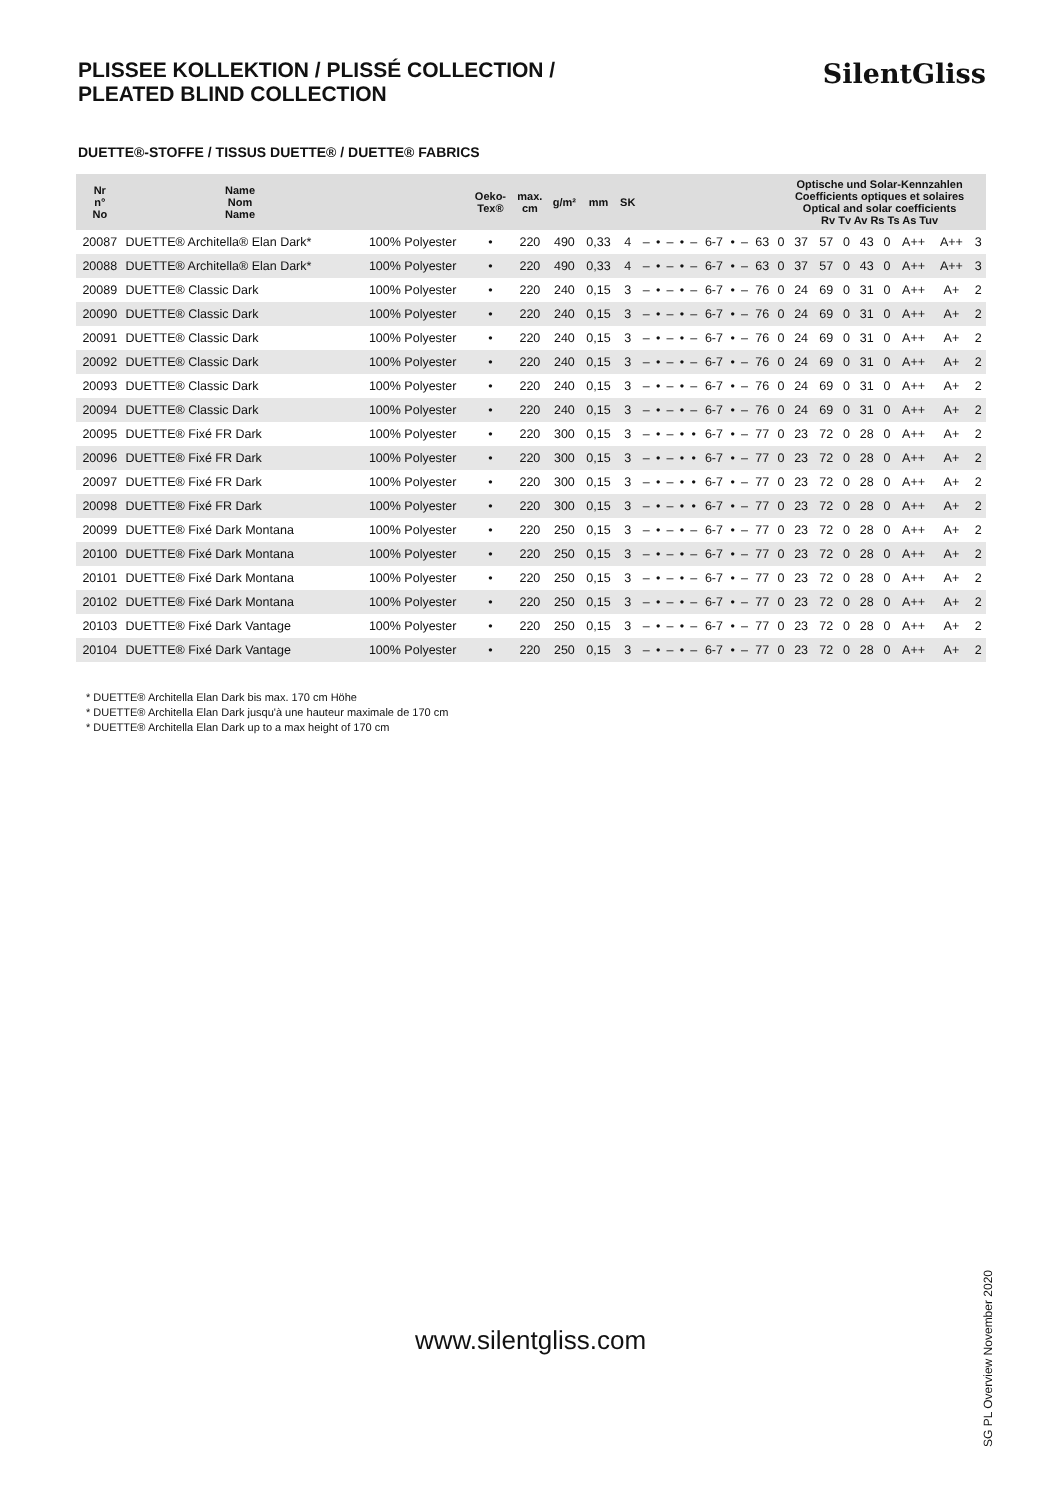PLISSEE KOLLEKTION / PLISSÉ COLLECTION /
PLEATED BLIND COLLECTION
SilentGliss
DUETTE®-STOFFE / TISSUS DUETTE® / DUETTE® FABRICS
| Nr n° No | Name Nom Name | | Oeko- Tex® | max. cm | g/m² | mm | SK | | | | | | | | | | Optische und Solar-Kennzahlen Coefficients optiques et solaires Optical and solar coefficients Rv Tv Av Rs Ts As Tuv | | | | | | | | |
| --- | --- | --- | --- | --- | --- | --- | --- | --- | --- | --- | --- | --- | --- | --- | --- | --- | --- | --- | --- | --- | --- | --- | --- | --- | --- |
| 20087 | DUETTE® Architella® Elan Dark* | 100% Polyester | • | 220 | 490 | 0,33 | 4 | – | • | – | • | – | 6-7 | • | – | 63 | 0 | 37 | 57 | 0 | 43 | 0 | A++ | A++ | 3 |
| 20088 | DUETTE® Architella® Elan Dark* | 100% Polyester | • | 220 | 490 | 0,33 | 4 | – | • | – | • | – | 6-7 | • | – | 63 | 0 | 37 | 57 | 0 | 43 | 0 | A++ | A++ | 3 |
| 20089 | DUETTE® Classic Dark | 100% Polyester | • | 220 | 240 | 0,15 | 3 | – | • | – | • | – | 6-7 | • | – | 76 | 0 | 24 | 69 | 0 | 31 | 0 | A++ | A+ | 2 |
| 20090 | DUETTE® Classic Dark | 100% Polyester | • | 220 | 240 | 0,15 | 3 | – | • | – | • | – | 6-7 | • | – | 76 | 0 | 24 | 69 | 0 | 31 | 0 | A++ | A+ | 2 |
| 20091 | DUETTE® Classic Dark | 100% Polyester | • | 220 | 240 | 0,15 | 3 | – | • | – | • | – | 6-7 | • | – | 76 | 0 | 24 | 69 | 0 | 31 | 0 | A++ | A+ | 2 |
| 20092 | DUETTE® Classic Dark | 100% Polyester | • | 220 | 240 | 0,15 | 3 | – | • | – | • | – | 6-7 | • | – | 76 | 0 | 24 | 69 | 0 | 31 | 0 | A++ | A+ | 2 |
| 20093 | DUETTE® Classic Dark | 100% Polyester | • | 220 | 240 | 0,15 | 3 | – | • | – | • | – | 6-7 | • | – | 76 | 0 | 24 | 69 | 0 | 31 | 0 | A++ | A+ | 2 |
| 20094 | DUETTE® Classic Dark | 100% Polyester | • | 220 | 240 | 0,15 | 3 | – | • | – | • | – | 6-7 | • | – | 76 | 0 | 24 | 69 | 0 | 31 | 0 | A++ | A+ | 2 |
| 20095 | DUETTE® Fixé FR Dark | 100% Polyester | • | 220 | 300 | 0,15 | 3 | – | • | – | • | • | 6-7 | • | – | 77 | 0 | 23 | 72 | 0 | 28 | 0 | A++ | A+ | 2 |
| 20096 | DUETTE® Fixé FR Dark | 100% Polyester | • | 220 | 300 | 0,15 | 3 | – | • | – | • | • | 6-7 | • | – | 77 | 0 | 23 | 72 | 0 | 28 | 0 | A++ | A+ | 2 |
| 20097 | DUETTE® Fixé FR Dark | 100% Polyester | • | 220 | 300 | 0,15 | 3 | – | • | – | • | • | 6-7 | • | – | 77 | 0 | 23 | 72 | 0 | 28 | 0 | A++ | A+ | 2 |
| 20098 | DUETTE® Fixé FR Dark | 100% Polyester | • | 220 | 300 | 0,15 | 3 | – | • | – | • | • | 6-7 | • | – | 77 | 0 | 23 | 72 | 0 | 28 | 0 | A++ | A+ | 2 |
| 20099 | DUETTE® Fixé Dark Montana | 100% Polyester | • | 220 | 250 | 0,15 | 3 | – | • | – | • | – | 6-7 | • | – | 77 | 0 | 23 | 72 | 0 | 28 | 0 | A++ | A+ | 2 |
| 20100 | DUETTE® Fixé Dark Montana | 100% Polyester | • | 220 | 250 | 0,15 | 3 | – | • | – | • | – | 6-7 | • | – | 77 | 0 | 23 | 72 | 0 | 28 | 0 | A++ | A+ | 2 |
| 20101 | DUETTE® Fixé Dark Montana | 100% Polyester | • | 220 | 250 | 0,15 | 3 | – | • | – | • | – | 6-7 | • | – | 77 | 0 | 23 | 72 | 0 | 28 | 0 | A++ | A+ | 2 |
| 20102 | DUETTE® Fixé Dark Montana | 100% Polyester | • | 220 | 250 | 0,15 | 3 | – | • | – | • | – | 6-7 | • | – | 77 | 0 | 23 | 72 | 0 | 28 | 0 | A++ | A+ | 2 |
| 20103 | DUETTE® Fixé Dark Vantage | 100% Polyester | • | 220 | 250 | 0,15 | 3 | – | • | – | • | – | 6-7 | • | – | 77 | 0 | 23 | 72 | 0 | 28 | 0 | A++ | A+ | 2 |
| 20104 | DUETTE® Fixé Dark Vantage | 100% Polyester | • | 220 | 250 | 0,15 | 3 | – | • | – | • | – | 6-7 | • | – | 77 | 0 | 23 | 72 | 0 | 28 | 0 | A++ | A+ | 2 |
* DUETTE® Architella Elan Dark bis max. 170 cm Höhe
* DUETTE® Architella Elan Dark jusqu'à une hauteur maximale de 170 cm
* DUETTE® Architella Elan Dark up to a max height of 170 cm
www.silentgliss.com
SG PL Overview November 2020